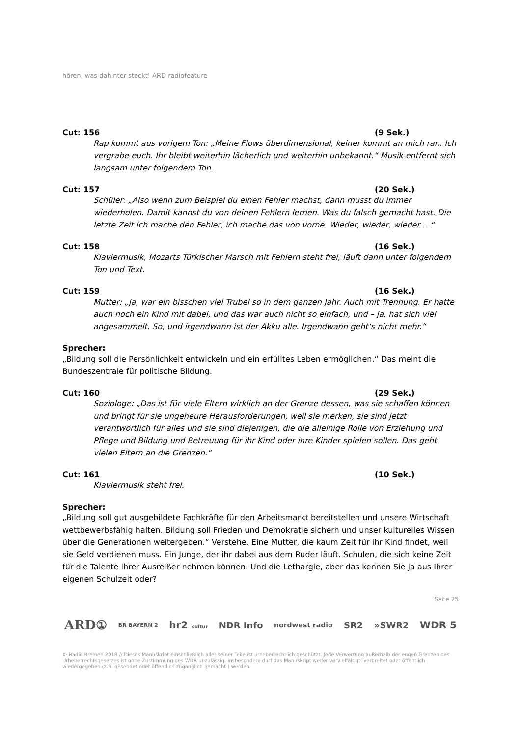hören, was dahinter steckt! ARD radiofeature
Cut: 156 (9 Sek.)
Rap kommt aus vorigem Ton: „Meine Flows überdimensional, keiner kommt an mich ran. Ich vergrabe euch. Ihr bleibt weiterhin lächerlich und weiterhin unbekannt.“ Musik entfernt sich langsam unter folgendem Ton.
Cut: 157 (20 Sek.)
Schüler: „Also wenn zum Beispiel du einen Fehler machst, dann musst du immer wiederholen. Damit kannst du von deinen Fehlern lernen. Was du falsch gemacht hast. Die letzte Zeit ich mache den Fehler, ich mache das von vorne. Wieder, wieder, wieder …“
Cut: 158 (16 Sek.)
Klaviermusik, Mozarts Türkischer Marsch mit Fehlern steht frei, läuft dann unter folgendem Ton und Text.
Cut: 159 (16 Sek.)
Mutter: „Ja, war ein bisschen viel Trubel so in dem ganzen Jahr. Auch mit Trennung. Er hatte auch noch ein Kind mit dabei, und das war auch nicht so einfach, und – ja, hat sich viel angesammelt. So, und irgendwann ist der Akku alle. Irgendwann geht‘s nicht mehr.“
Sprecher:
„Bildung soll die Persönlichkeit entwickeln und ein erfülltes Leben ermöglichen.“ Das meint die Bundeszentrale für politische Bildung.
Cut: 160 (29 Sek.)
Soziologe: „Das ist für viele Eltern wirklich an der Grenze dessen, was sie schaffen können und bringt für sie ungeheure Herausforderungen, weil sie merken, sie sind jetzt verantwortlich für alles und sie sind diejenigen, die die alleinige Rolle von Erziehung und Pflege und Bildung und Betreuung für ihr Kind oder ihre Kinder spielen sollen. Das geht vielen Eltern an die Grenzen.“
Cut: 161 (10 Sek.)
Klaviermusik steht frei.
Sprecher:
„Bildung soll gut ausgebildete Fachkräfte für den Arbeitsmarkt bereitstellen und unsere Wirtschaft wettbewerbsfähig halten. Bildung soll Frieden und Demokratie sichern und unser kulturelles Wissen über die Generationen weitergeben.“ Verstehe. Eine Mutter, die kaum Zeit für ihr Kind findet, weil sie Geld verdienen muss. Ein Junge, der ihr dabei aus dem Ruder läuft. Schulen, die sich keine Zeit für die Talente ihrer Ausreißer nehmen können. Und die Lethargie, aber das kennen Sie ja aus Ihrer eigenen Schulzeit oder?
Seite 25
ARD① BR BAYERN 2 hr2 kultur NDR Info nordwest radio SR2 »SWR2 WDR 5
© Radio Bremen 2018 // Dieses Manuskript einschließlich aller seiner Teile ist urheberrechtlich geschützt. Jede Verwertung außerhalb der engen Grenzen des Urheberrechtsgesetzes ist ohne Zustimmung des WDR unzulässig. Insbesondere darf das Manuskript weder vervielfältigt, verbreitet oder öffentlich wiedergegeben (z.B. gesendet oder öffentlich zugänglich gemacht ) werden.